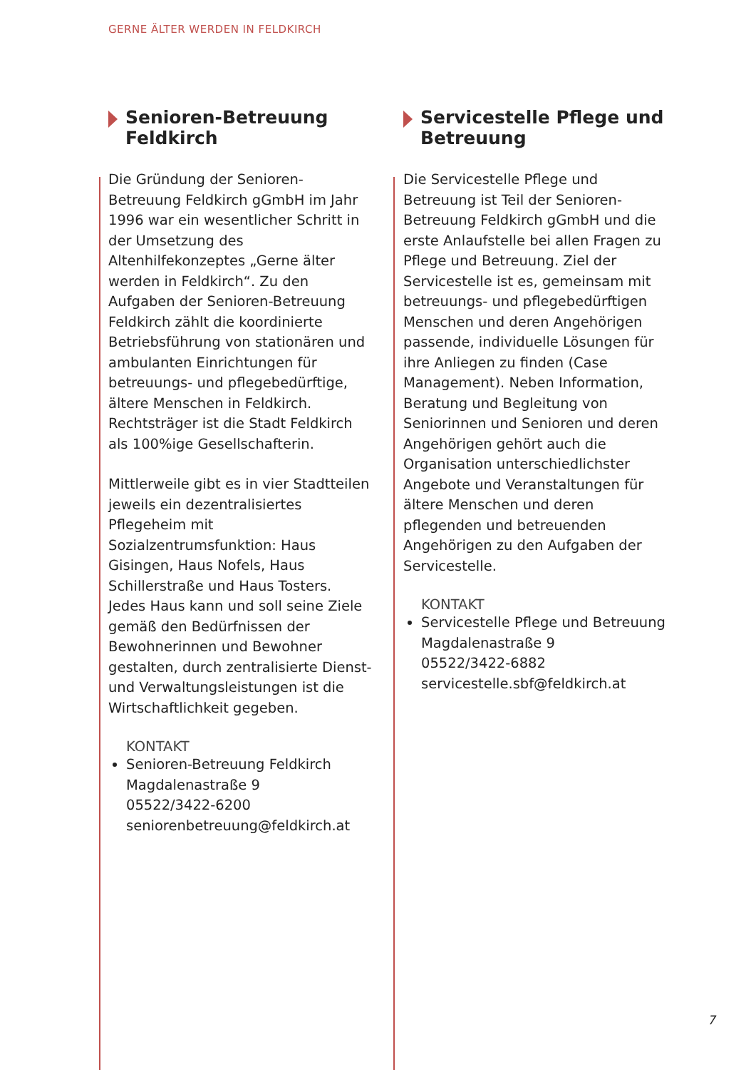GERNE ÄLTER WERDEN IN FELDKIRCH
Senioren-Betreuung Feldkirch
Die Gründung der Senioren-Betreuung Feldkirch gGmbH im Jahr 1996 war ein wesentlicher Schritt in der Umsetzung des Altenhilfekonzeptes „Gerne älter werden in Feldkirch“. Zu den Aufgaben der Senioren-Betreuung Feldkirch zählt die koordinierte Betriebsführung von stationären und ambulanten Einrichtungen für betreuungs- und pflegebedürftige, ältere Menschen in Feldkirch. Rechtsträger ist die Stadt Feldkirch als 100%ige Gesellschafterin.
Mittlerweile gibt es in vier Stadtteilen jeweils ein dezentralisiertes Pflegeheim mit Sozialzentrumsfunktion: Haus Gisingen, Haus Nofels, Haus Schillerstraße und Haus Tosters.
Jedes Haus kann und soll seine Ziele gemäß den Bedürfnissen der Bewohnerinnen und Bewohner gestalten, durch zentralisierte Dienst- und Verwaltungsleistungen ist die Wirtschaftlichkeit gegeben.
KONTAKT
Senioren-Betreuung Feldkirch
Magdalenastraße 9
05522/3422-6200
seniorenbetreuung@feldkirch.at
Servicestelle Pflege und Betreuung
Die Servicestelle Pflege und Betreuung ist Teil der Senioren-Betreuung Feldkirch gGmbH und die erste Anlaufstelle bei allen Fragen zu Pflege und Betreuung. Ziel der Servicestelle ist es, gemeinsam mit betreuungs- und pflegebedürftigen Menschen und deren Angehörigen passende, individuelle Lösungen für ihre Anliegen zu finden (Case Management). Neben Information, Beratung und Begleitung von Seniorinnen und Senioren und deren Angehörigen gehört auch die Organisation unterschiedlichster Angebote und Veranstaltungen für ältere Menschen und deren pflegenden und betreuenden Angehörigen zu den Aufgaben der Servicestelle.
KONTAKT
Servicestelle Pflege und Betreuung
Magdalenastraße 9
05522/3422-6882
servicestelle.sbf@feldkirch.at
7